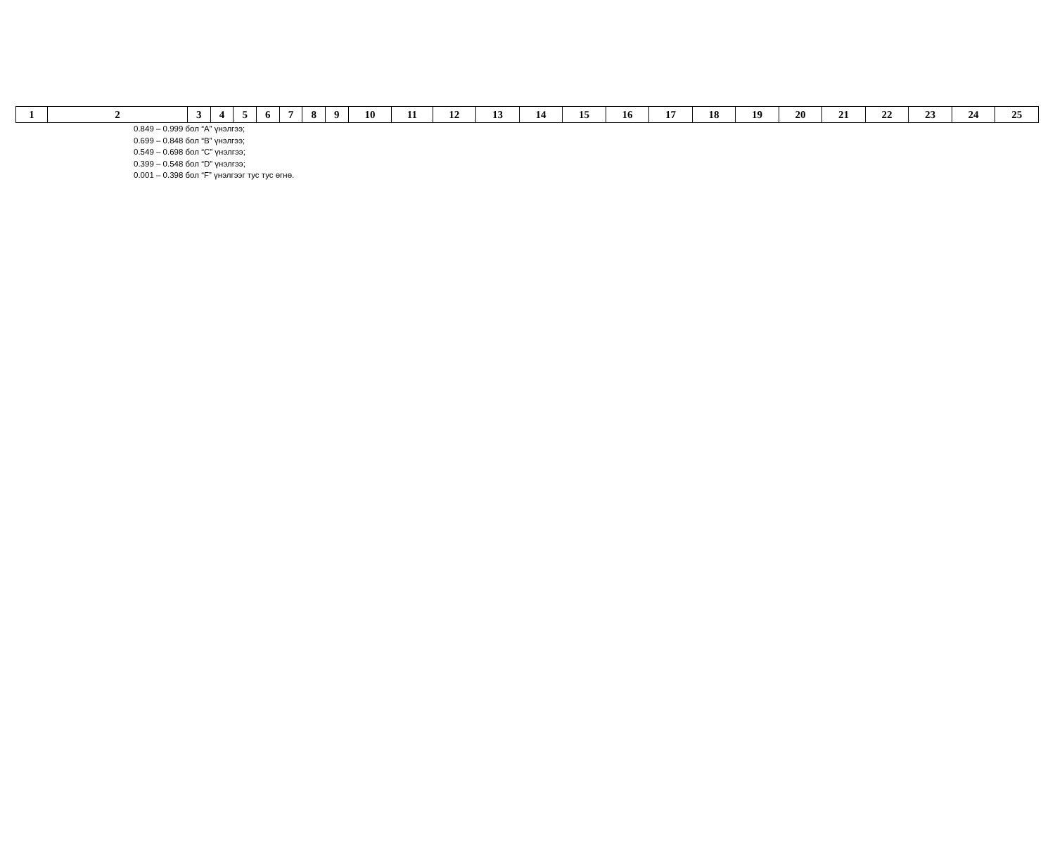| 1 | 2 | 3 | 4 | 5 | 6 | 7 | 8 | 9 | 10 | 11 | 12 | 13 | 14 | 15 | 16 | 17 | 18 | 19 | 20 | 21 | 22 | 23 | 24 | 25 |
0.849 – 0.999 бол “A” үнэлгээ;
0.699 – 0.848 бол “B” үнэлгээ;
0.549 – 0.698 бол “C” үнэлгээ;
0.399 – 0.548 бол “D” үнэлгээ;
0.001 – 0.398 бол “F” үнэлгээг тус тус өгнө.